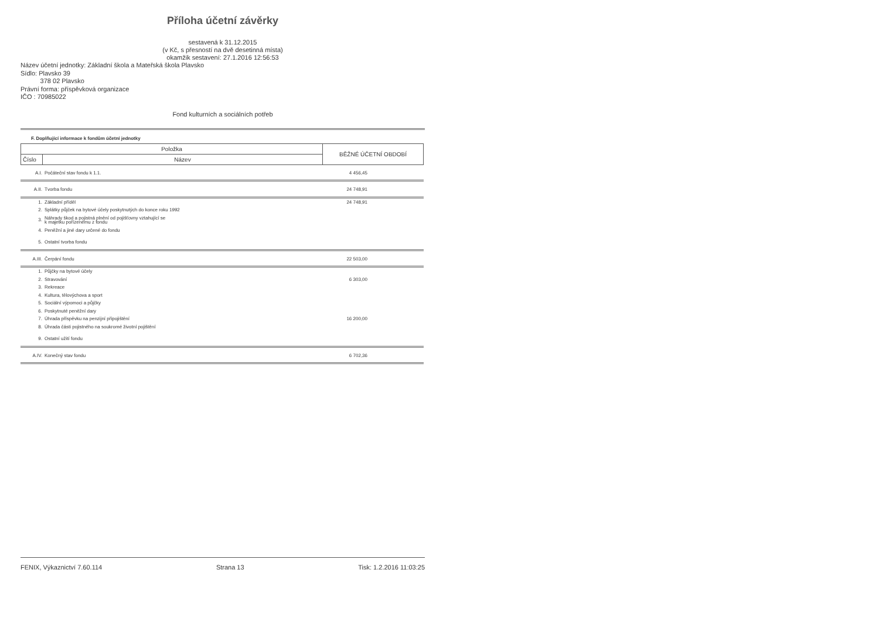Příloha účetní závěrky
sestavená k 31.12.2015
(v Kč, s přesností na dvě desetinná místa)
okamžik sestavení: 27.1.2016 12:56:53
Název účetní jednotky: Základní škola a Mateřská škola Plavsko
Sídlo: Plavsko 39
378 02 Plavsko
Právní forma: příspěvková organizace
IČO : 70985022
Fond kulturních a sociálních potřeb
F. Doplňující informace k fondům účetní jednotky
| Položka | | BĚŽNÉ ÚČETNÍ OBDOBÍ |
| Číslo | Název | |
| A.I. | Počáteční stav fondu k 1.1. | 4 456,45 | |
| A.II. | Tvorba fondu | 24 748,91 | |
| 1. | Základní příděl | 24 748,91 | |
| 2. | Splátky půjček na bytové účely poskytnutých do konce roku 1992 | | |
| 3. | Náhrady škod a pojistná plnění od pojišťovny vztahující se k majetku pořízenému z fondu | | |
| 4. | Peněžní a jiné dary určené do fondu | | |
| 5. | Ostatní tvorba fondu | | |
| A.III. | Čerpání fondu | 22 503,00 | |
| 1. | Půjčky na bytové účely | | |
| 2. | Stravování | 6 303,00 | |
| 3. | Rekreace | | |
| 4. | Kultura, tělovýchova a sport | | |
| 5. | Sociální výpomoci a půjčky | | |
| 6. | Poskytnuté peněžní dary | | |
| 7. | Úhrada příspěvku na penzijní připojištění | 16 200,00 | |
| 8. | Úhrada části pojistného na soukromé životní pojištění | | |
| 9. | Ostatní užití fondu | | |
| A.IV. | Konečný stav fondu | 6 702,36 | |
FENIX, Výkaznictví 7.60.114 Strana 13 Tisk: 1.2.2016 11:03:25